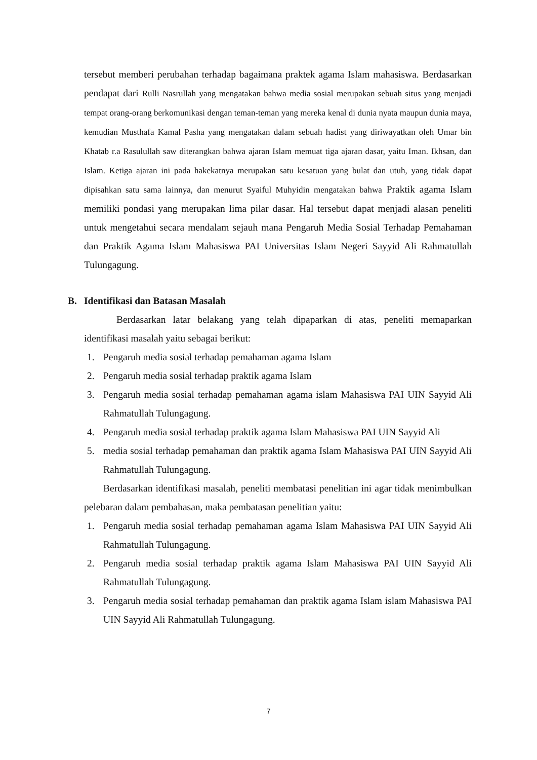tersebut memberi perubahan terhadap bagaimana praktek agama Islam mahasiswa. Berdasarkan pendapat dari Rulli Nasrullah yang mengatakan bahwa media sosial merupakan sebuah situs yang menjadi tempat orang-orang berkomunikasi dengan teman-teman yang mereka kenal di dunia nyata maupun dunia maya, kemudian Musthafa Kamal Pasha yang mengatakan dalam sebuah hadist yang diriwayatkan oleh Umar bin Khatab r.a Rasulullah saw diterangkan bahwa ajaran Islam memuat tiga ajaran dasar, yaitu Iman. Ikhsan, dan Islam. Ketiga ajaran ini pada hakekatnya merupakan satu kesatuan yang bulat dan utuh, yang tidak dapat dipisahkan satu sama lainnya, dan menurut Syaiful Muhyidin mengatakan bahwa Praktik agama Islam memiliki pondasi yang merupakan lima pilar dasar. Hal tersebut dapat menjadi alasan peneliti untuk mengetahui secara mendalam sejauh mana Pengaruh Media Sosial Terhadap Pemahaman dan Praktik Agama Islam Mahasiswa PAI Universitas Islam Negeri Sayyid Ali Rahmatullah Tulungagung.
B. Identifikasi dan Batasan Masalah
Berdasarkan latar belakang yang telah dipaparkan di atas, peneliti memaparkan identifikasi masalah yaitu sebagai berikut:
1. Pengaruh media sosial terhadap pemahaman agama Islam
2. Pengaruh media sosial terhadap praktik agama Islam
3. Pengaruh media sosial terhadap pemahaman agama islam Mahasiswa PAI UIN Sayyid Ali Rahmatullah Tulungagung.
4. Pengaruh media sosial terhadap praktik agama Islam Mahasiswa PAI UIN Sayyid Ali
5. media sosial terhadap pemahaman dan praktik agama Islam Mahasiswa PAI UIN Sayyid Ali Rahmatullah Tulungagung.
Berdasarkan identifikasi masalah, peneliti membatasi penelitian ini agar tidak menimbulkan pelebaran dalam pembahasan, maka pembatasan penelitian yaitu:
1. Pengaruh media sosial terhadap pemahaman agama Islam Mahasiswa PAI UIN Sayyid Ali Rahmatullah Tulungagung.
2. Pengaruh media sosial terhadap praktik agama Islam Mahasiswa PAI UIN Sayyid Ali Rahmatullah Tulungagung.
3. Pengaruh media sosial terhadap pemahaman dan praktik agama Islam islam Mahasiswa PAI UIN Sayyid Ali Rahmatullah Tulungagung.
7